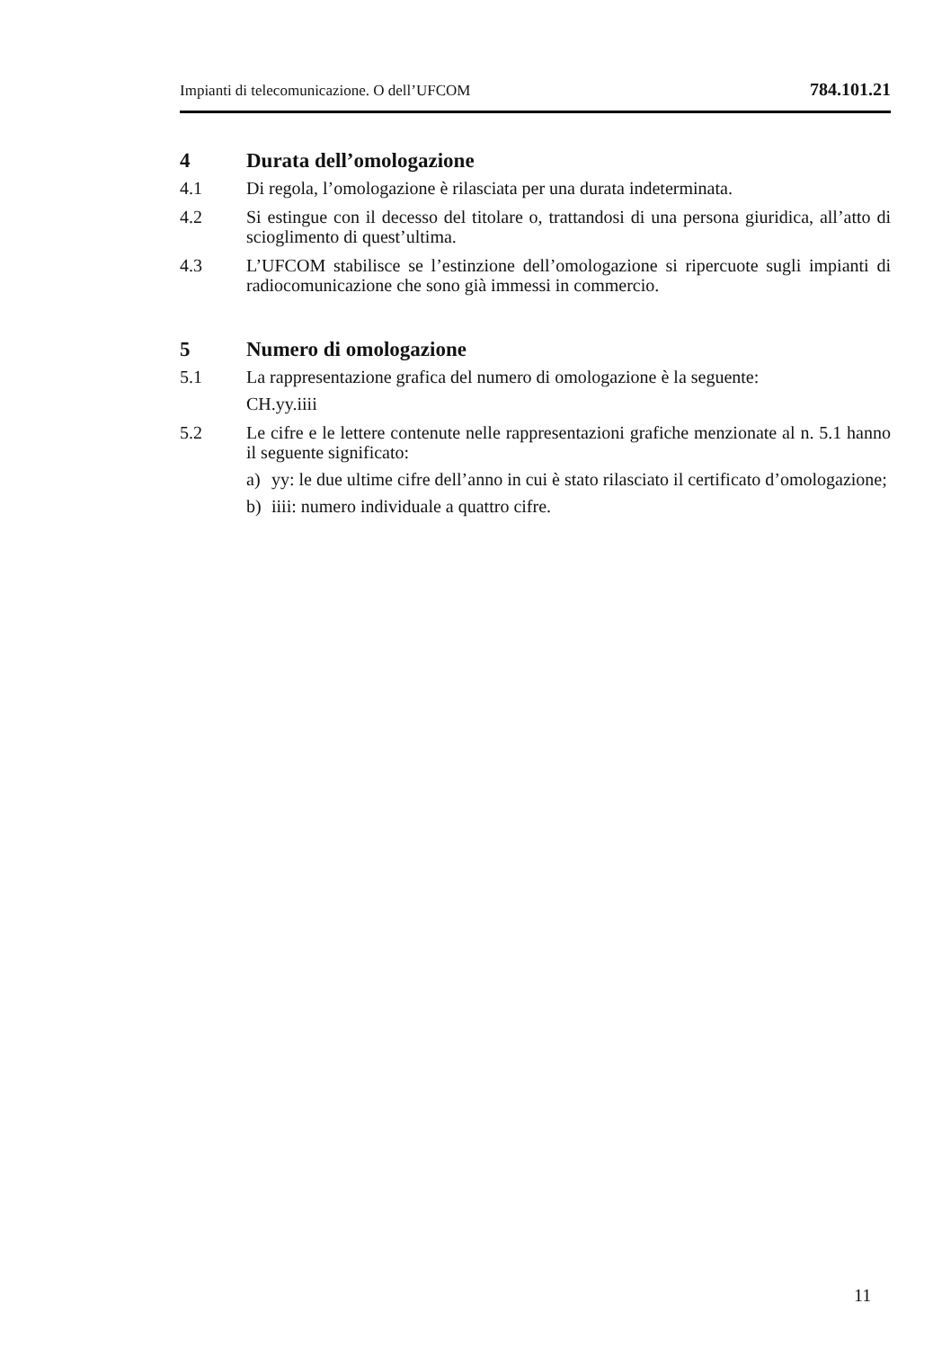Impianti di telecomunicazione. O dell’UFCOM 784.101.21
4 Durata dell’omologazione
4.1 Di regola, l’omologazione è rilasciata per una durata indeterminata.
4.2 Si estingue con il decesso del titolare o, trattandosi di una persona giuridica, all’atto di scioglimento di quest’ultima.
4.3 L’UFCOM stabilisce se l’estinzione dell’omologazione si ripercuote sugli impianti di radiocomunicazione che sono già immessi in commercio.
5 Numero di omologazione
5.1 La rappresentazione grafica del numero di omologazione è la seguente:
CH.yy.iiii
5.2 Le cifre e le lettere contenute nelle rappresentazioni grafiche menzionate al n. 5.1 hanno il seguente significato:
a) yy: le due ultime cifre dell’anno in cui è stato rilasciato il certificato d’omologazione;
b) iiii: numero individuale a quattro cifre.
11